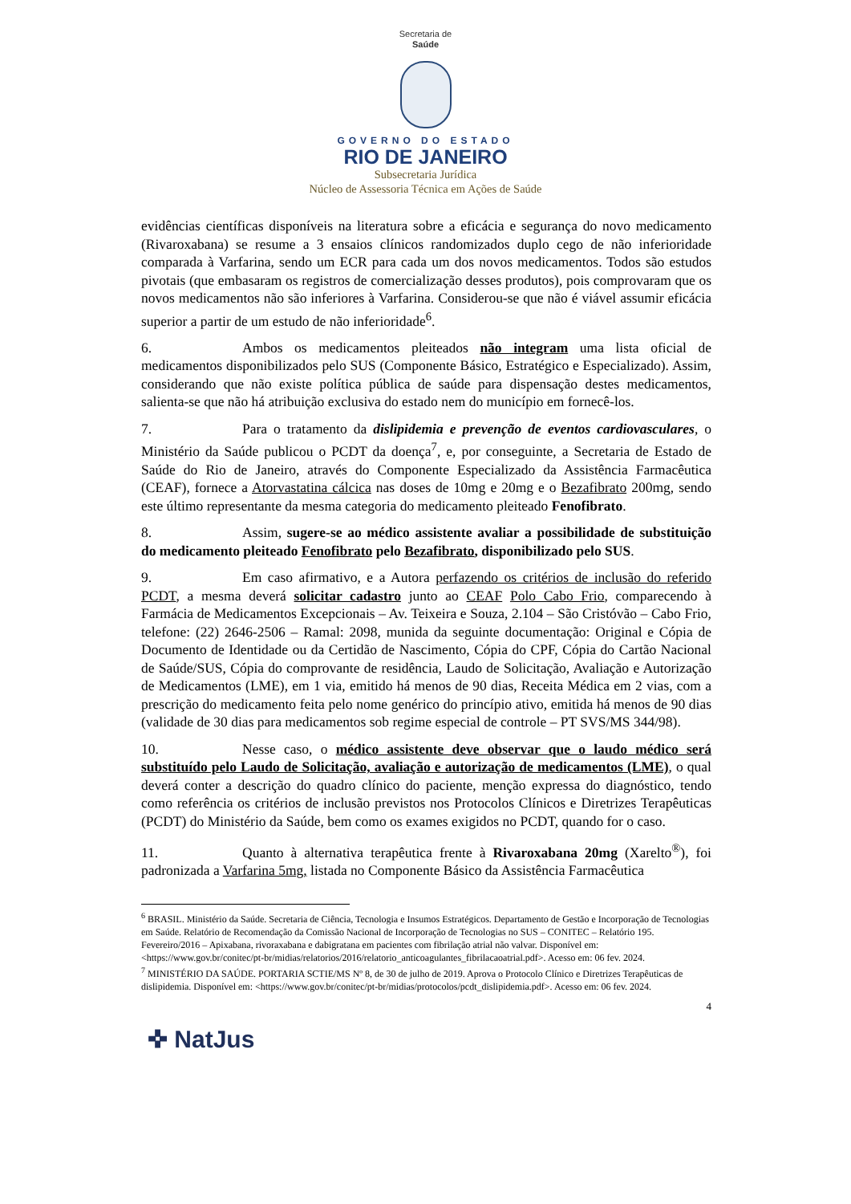Secretaria de
Saúde
GOVERNO DO ESTADO
RIO DE JANEIRO
Subsecretaria Jurídica
Núcleo de Assessoria Técnica em Ações de Saúde
evidências científicas disponíveis na literatura sobre a eficácia e segurança do novo medicamento (Rivaroxabana) se resume a 3 ensaios clínicos randomizados duplo cego de não inferioridade comparada à Varfarina, sendo um ECR para cada um dos novos medicamentos. Todos são estudos pivotais (que embasaram os registros de comercialização desses produtos), pois comprovaram que os novos medicamentos não são inferiores à Varfarina. Considerou-se que não é viável assumir eficácia superior a partir de um estudo de não inferioridade<sup>6</sup>.
6. Ambos os medicamentos pleiteados não integram uma lista oficial de medicamentos disponibilizados pelo SUS (Componente Básico, Estratégico e Especializado). Assim, considerando que não existe política pública de saúde para dispensação destes medicamentos, salienta-se que não há atribuição exclusiva do estado nem do município em fornecê-los.
7. Para o tratamento da dislipidemia e prevenção de eventos cardiovasculares, o Ministério da Saúde publicou o PCDT da doença<sup>7</sup>, e, por conseguinte, a Secretaria de Estado de Saúde do Rio de Janeiro, através do Componente Especializado da Assistência Farmacêutica (CEAF), fornece a Atorvastatina cálcica nas doses de 10mg e 20mg e o Bezafibrato 200mg, sendo este último representante da mesma categoria do medicamento pleiteado Fenofibrato.
8. Assim, sugere-se ao médico assistente avaliar a possibilidade de substituição do medicamento pleiteado Fenofibrato pelo Bezafibrato, disponibilizado pelo SUS.
9. Em caso afirmativo, e a Autora perfazendo os critérios de inclusão do referido PCDT, a mesma deverá solicitar cadastro junto ao CEAF Polo Cabo Frio, comparecendo à Farmácia de Medicamentos Excepcionais – Av. Teixeira e Souza, 2.104 – São Cristóvão – Cabo Frio, telefone: (22) 2646-2506 – Ramal: 2098, munida da seguinte documentação: Original e Cópia de Documento de Identidade ou da Certidão de Nascimento, Cópia do CPF, Cópia do Cartão Nacional de Saúde/SUS, Cópia do comprovante de residência, Laudo de Solicitação, Avaliação e Autorização de Medicamentos (LME), em 1 via, emitido há menos de 90 dias, Receita Médica em 2 vias, com a prescrição do medicamento feita pelo nome genérico do princípio ativo, emitida há menos de 90 dias (validade de 30 dias para medicamentos sob regime especial de controle – PT SVS/MS 344/98).
10. Nesse caso, o médico assistente deve observar que o laudo médico será substituído pelo Laudo de Solicitação, avaliação e autorização de medicamentos (LME), o qual deverá conter a descrição do quadro clínico do paciente, menção expressa do diagnóstico, tendo como referência os critérios de inclusão previstos nos Protocolos Clínicos e Diretrizes Terapêuticas (PCDT) do Ministério da Saúde, bem como os exames exigidos no PCDT, quando for o caso.
11. Quanto à alternativa terapêutica frente à Rivaroxabana 20mg (Xarelto<sup>®</sup>), foi padronizada a Varfarina 5mg, listada no Componente Básico da Assistência Farmacêutica
<sup>6</sup> BRASIL. Ministério da Saúde. Secretaria de Ciência, Tecnologia e Insumos Estratégicos. Departamento de Gestão e Incorporação de Tecnologias em Saúde. Relatório de Recomendação da Comissão Nacional de Incorporação de Tecnologias no SUS – CONITEC – Relatório 195. Fevereiro/2016 – Apixabana, rivoraxabana e dabigratana em pacientes com fibrilação atrial não valvar. Disponível em: <https://www.gov.br/conitec/pt-br/midias/relatorios/2016/relatorio_anticoagulantes_fibrilacaoatrial.pdf>. Acesso em: 06 fev. 2024.
<sup>7</sup> MINISTÉRIO DA SAÚDE. PORTARIA SCTIE/MS Nº 8, de 30 de julho de 2019. Aprova o Protocolo Clínico e Diretrizes Terapêuticas de dislipidemia. Disponível em: <https://www.gov.br/conitec/pt-br/midias/protocolos/pcdt_dislipidemia.pdf>. Acesso em: 06 fev. 2024.
4
✜ NatJus